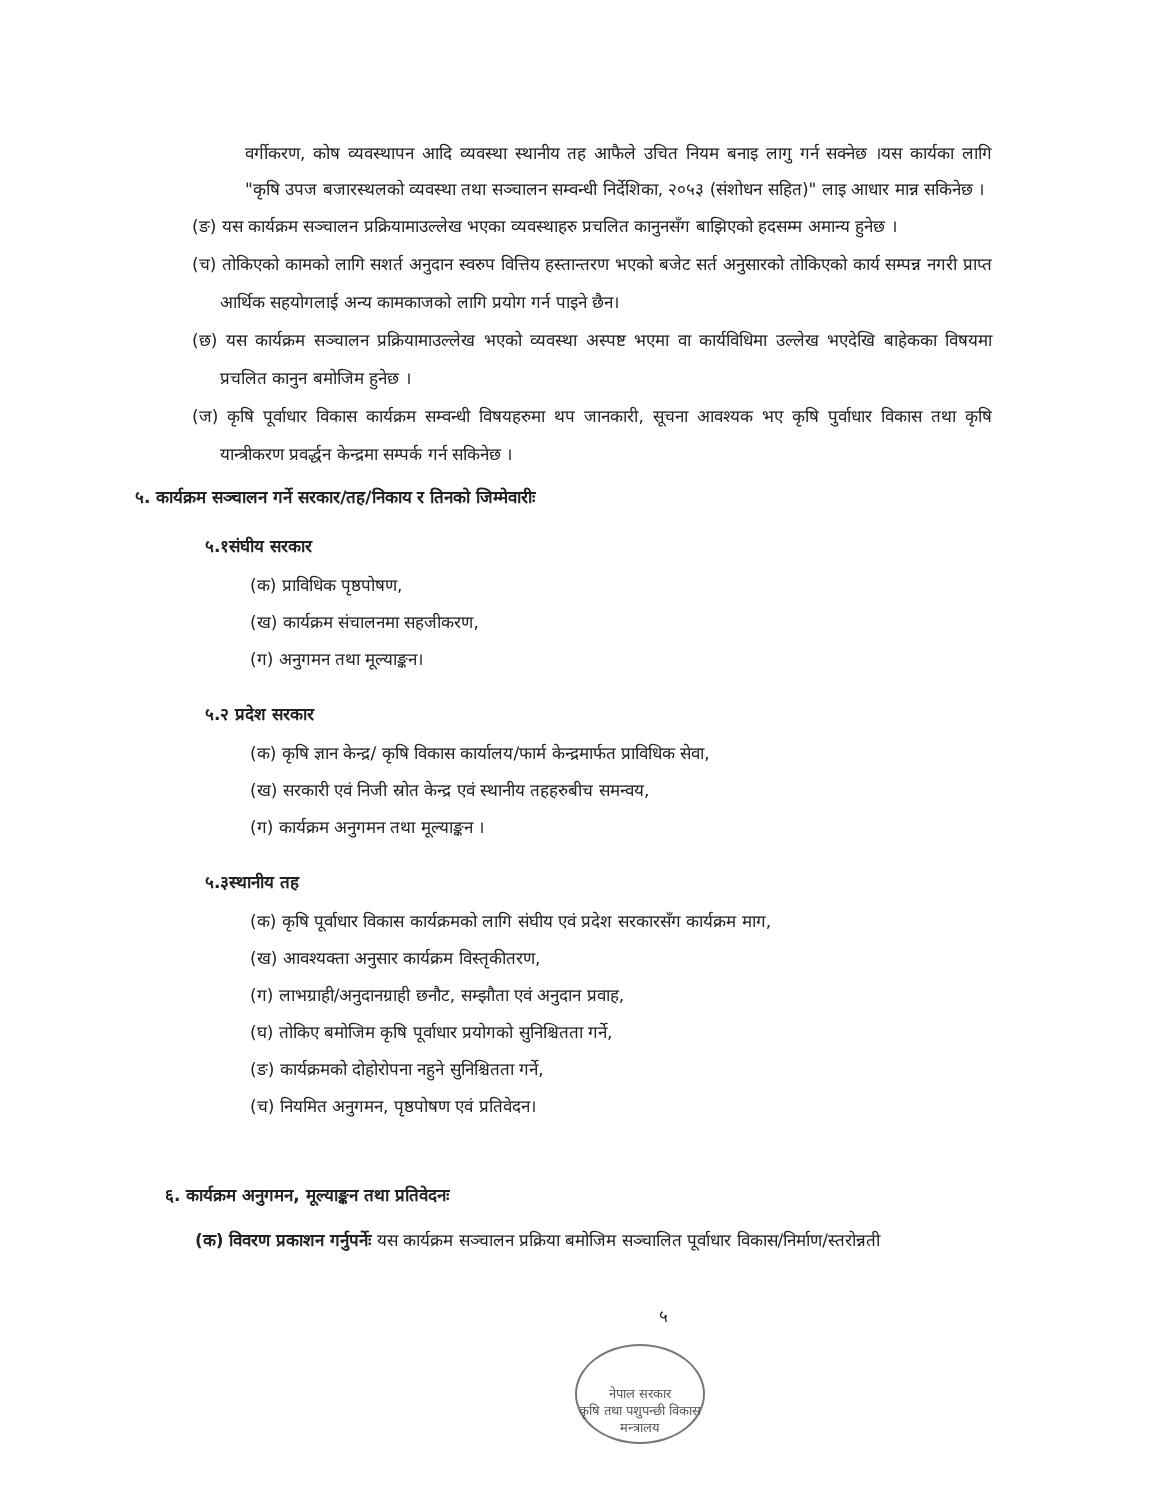वर्गीकरण, कोष व्यवस्थापन आदि व्यवस्था स्थानीय तह आफैले उचित नियम बनाइ लागु गर्न सक्नेछ ।यस कार्यका लागि "कृषि उपज बजारस्थलको व्यवस्था तथा सञ्चालन सम्वन्धी निर्देशिका, २०५३ (संशोधन सहित)" लाइ आधार मान्न सकिनेछ ।
(ङ) यस कार्यक्रम सञ्चालन प्रक्रियामाउल्लेख भएका व्यवस्थाहरु प्रचलित कानुनसँग बाझिएको हदसम्म अमान्य हुनेछ ।
(च) तोकिएको कामको लागि सशर्त अनुदान स्वरुप वित्तिय हस्तान्तरण भएको बजेट सर्त अनुसारको तोकिएको कार्य सम्पन्न नगरी प्राप्त आर्थिक सहयोगलाई अन्य कामकाजको लागि प्रयोग गर्न पाइने छैन।
(छ) यस कार्यक्रम सञ्चालन प्रक्रियामाउल्लेख भएको व्यवस्था अस्पष्ट भएमा वा कार्यविधिमा उल्लेख भएदेखि बाहेकका विषयमा प्रचलित कानुन बमोजिम हुनेछ ।
(ज) कृषि पूर्वाधार विकास कार्यक्रम सम्वन्धी विषयहरुमा थप जानकारी, सूचना आवश्यक भए कृषि पुर्वाधार विकास तथा कृषि यान्त्रीकरण प्रवर्द्धन केन्द्रमा सम्पर्क गर्न सकिनेछ ।
५. कार्यक्रम सञ्चालन गर्ने सरकार/तह/निकाय र तिनको जिम्मेवारीः
५.१संघीय सरकार
(क) प्राविधिक पृष्ठपोषण,
(ख) कार्यक्रम संचालनमा सहजीकरण,
(ग) अनुगमन तथा मूल्याङ्कन।
५.२ प्रदेश सरकार
(क) कृषि ज्ञान केन्द्र/ कृषि विकास कार्यालय/फार्म केन्द्रमार्फत प्राविधिक सेवा,
(ख) सरकारी एवं निजी स्रोत केन्द्र एवं स्थानीय तहहरुबीच समन्वय,
(ग) कार्यक्रम अनुगमन तथा मूल्याङ्कन ।
५.३स्थानीय तह
(क) कृषि पूर्वाधार विकास कार्यक्रमको लागि संघीय एवं प्रदेश सरकारसँग कार्यक्रम माग,
(ख) आवश्यक्ता अनुसार कार्यक्रम विस्तृकीतरण,
(ग) लाभग्राही/अनुदानग्राही छनौट, सम्झौता एवं अनुदान प्रवाह,
(घ) तोकिए बमोजिम कृषि पूर्वाधार प्रयोगको सुनिश्चितता गर्ने,
(ङ) कार्यक्रमको दोहोरोपना नहुने सुनिश्चितता गर्ने,
(च) नियमित अनुगमन, पृष्ठपोषण एवं प्रतिवेदन।
६. कार्यक्रम अनुगमन, मूल्याङ्कन तथा प्रतिवेदनः
(क) विवरण प्रकाशन गर्नुपर्नेः यस कार्यक्रम सञ्चालन प्रक्रिया बमोजिम सञ्चालित पूर्वाधार विकास/निर्माण/स्तरोन्नती
५
नेपाल सरकार
कृषि तथा पशुपन्छी विकास मन्त्रालय